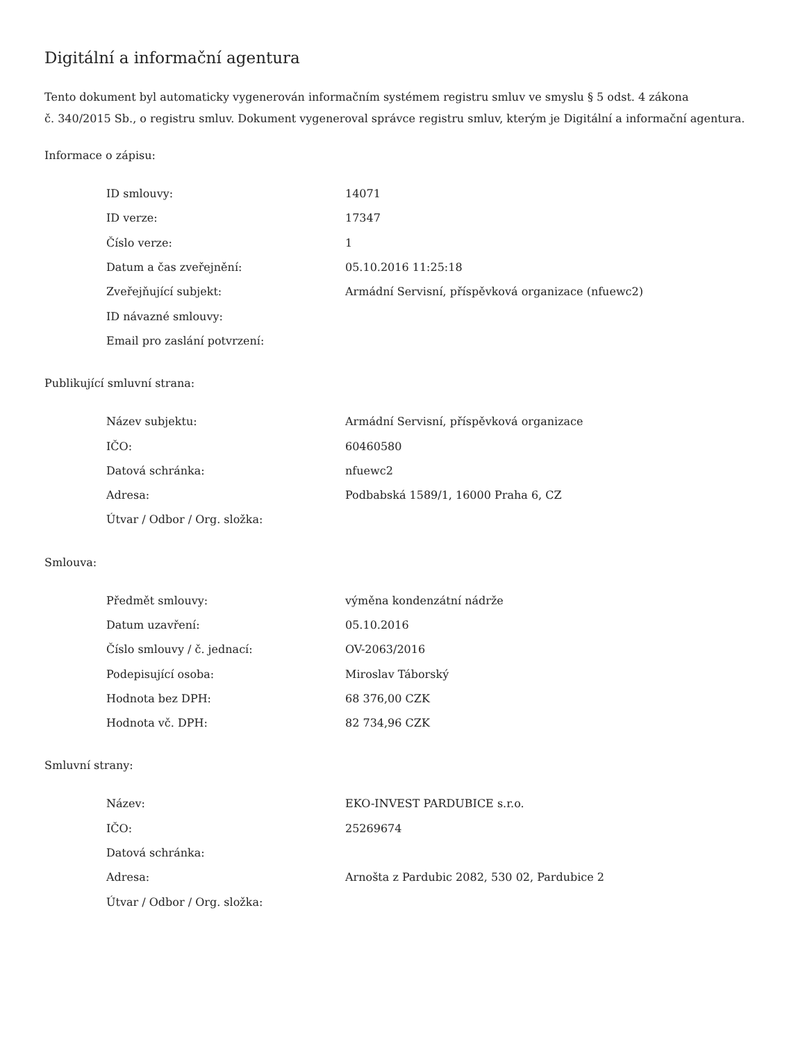Digitální a informační agentura
Tento dokument byl automaticky vygenerován informačním systémem registru smluv ve smyslu § 5 odst. 4 zákona
č. 340/2015 Sb., o registru smluv. Dokument vygeneroval správce registru smluv, kterým je Digitální a informační agentura.
Informace o zápisu:
| ID smlouvy: | 14071 |
| ID verze: | 17347 |
| Číslo verze: | 1 |
| Datum a čas zveřejnění: | 05.10.2016 11:25:18 |
| Zveřejňující subjekt: | Armádní Servisní, příspěvková organizace (nfuewc2) |
| ID návazné smlouvy: | |
| Email pro zaslání potvrzení: | |
Publikující smluvní strana:
| Název subjektu: | Armádní Servisní, příspěvková organizace |
| IČO: | 60460580 |
| Datová schránka: | nfuewc2 |
| Adresa: | Podbabská 1589/1, 16000 Praha 6, CZ |
| Útvar / Odbor / Org. složka: | |
Smlouva:
| Předmět smlouvy: | výměna kondenzátní nádrže |
| Datum uzavření: | 05.10.2016 |
| Číslo smlouvy / č. jednací: | OV-2063/2016 |
| Podepisující osoba: | Miroslav Táborský |
| Hodnota bez DPH: | 68 376,00 CZK |
| Hodnota vč. DPH: | 82 734,96 CZK |
Smluvní strany:
| Název: | EKO-INVEST PARDUBICE s.r.o. |
| IČO: | 25269674 |
| Datová schránka: | |
| Adresa: | Arnošta z Pardubic 2082, 530 02, Pardubice 2 |
| Útvar / Odbor / Org. složka: | |